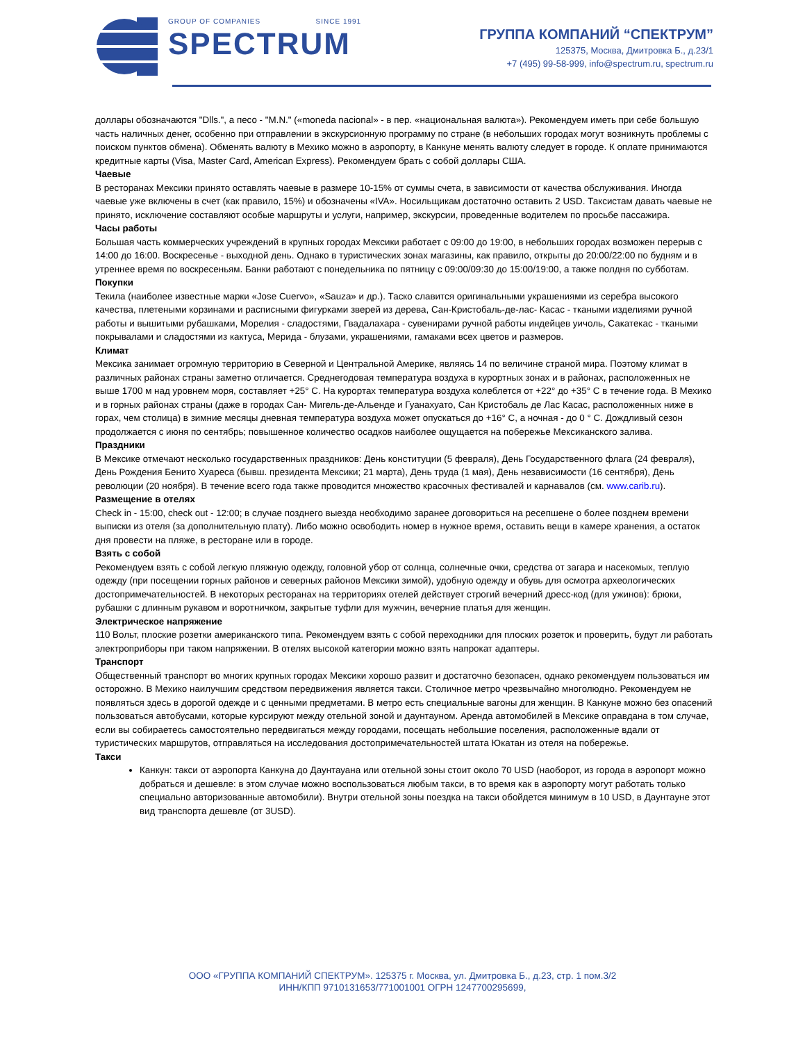GROUP OF COMPANIES SINCE 1991
SPECTRUM
ГРУППА КОМПАНИЙ “СПЕКТРУМ”
125375, Москва, Дмитровка Б., д.23/1
+7 (495) 99-58-999, info@spectrum.ru, spectrum.ru
доллары обозначаются "Dlls.", а песо - "M.N." («moneda nacional» - в пер. «национальная валюта»). Рекомендуем иметь при себе большую часть наличных денег, особенно при отправлении в экскурсионную программу по стране (в небольших городах могут возникнуть проблемы с поиском пунктов обмена). Обменять валюту в Мехико можно в аэропорту, в Канкуне менять валюту следует в городе. К оплате принимаются кредитные карты (Visa, Master Card, American Express). Рекомендуем брать с собой доллары США.
Чаевые
В ресторанах Мексики принято оставлять чаевые в размере 10-15% от суммы счета, в зависимости от качества обслуживания. Иногда чаевые уже включены в счет (как правило, 15%) и обозначены «IVA». Носильщикам достаточно оставить 2 USD. Таксистам давать чаевые не принято, исключение составляют особые маршруты и услуги, например, экскурсии, проведенные водителем по просьбе пассажира.
Часы работы
Большая часть коммерческих учреждений в крупных городах Мексики работает с 09:00 до 19:00, в небольших городах возможен перерыв с 14:00 до 16:00. Воскресенье - выходной день. Однако в туристических зонах магазины, как правило, открыты до 20:00/22:00 по будням и в утреннее время по воскресеньям. Банки работают с понедельника по пятницу с 09:00/09:30 до 15:00/19:00, а также полдня по субботам.
Покупки
Текила (наиболее известные марки «Jose Cuervo», «Sauza» и др.). Таско славится оригинальными украшениями из серебра высокого качества, плетеными корзинами и расписными фигурками зверей из дерева, Сан-Кристобаль-де-лас- Касас - ткаными изделиями ручной работы и вышитыми рубашками, Морелия - сладостями, Гвадалахара - сувенирами ручной работы индейцев уичоль, Сакатекас - ткаными покрывалами и сладостями из кактуса, Мерида - блузами, украшениями, гамаками всех цветов и размеров.
Климат
Мексика занимает огромную территорию в Северной и Центральной Америке, являясь 14 по величине страной мира. Поэтому климат в различных районах страны заметно отличается. Среднегодовая температура воздуха в курортных зонах и в районах, расположенных не выше 1700 м над уровнем моря, составляет +25° С. На курортах температура воздуха колеблется от +22° до +35° С в течение года. В Мехико и в горных районах страны (даже в городах Сан- Мигель-де-Альенде и Гуанахуато, Сан Кристобаль де Лас Касас, расположенных ниже в горах, чем столица) в зимние месяцы дневная температура воздуха может опускаться до +16° С, а ночная - до 0 ° С. Дождливый сезон продолжается с июня по сентябрь; повышенное количество осадков наиболее ощущается на побережье Мексиканского залива.
Праздники
В Мексике отмечают несколько государственных праздников: День конституции (5 февраля), День Государственного флага (24 февраля), День Рождения Бенито Хуареса (бывш. президента Мексики; 21 марта), День труда (1 мая), День независимости (16 сентября), День революции (20 ноября). В течение всего года также проводится множество красочных фестивалей и карнавалов (см. www.carib.ru).
Размещение в отелях
Check in - 15:00, check out - 12:00; в случае позднего выезда необходимо заранее договориться на ресепшене о более позднем времени выписки из отеля (за дополнительную плату). Либо можно освободить номер в нужное время, оставить вещи в камере хранения, а остаток дня провести на пляже, в ресторане или в городе.
Взять с собой
Рекомендуем взять с собой легкую пляжную одежду, головной убор от солнца, солнечные очки, средства от загара и насекомых, теплую одежду (при посещении горных районов и северных районов Мексики зимой), удобную одежду и обувь для осмотра археологических достопримечательностей. В некоторых ресторанах на территориях отелей действует строгий вечерний дресс-код (для ужинов): брюки, рубашки с длинным рукавом и воротничком, закрытые туфли для мужчин, вечерние платья для женщин.
Электрическое напряжение
110 Вольт, плоские розетки американского типа. Рекомендуем взять с собой переходники для плоских розеток и проверить, будут ли работать электроприборы при таком напряжении. В отелях высокой категории можно взять напрокат адаптеры.
Транспорт
Общественный транспорт во многих крупных городах Мексики хорошо развит и достаточно безопасен, однако рекомендуем пользоваться им осторожно. В Мехико наилучшим средством передвижения является такси. Столичное метро чрезвычайно многолюдно. Рекомендуем не появляться здесь в дорогой одежде и с ценными предметами. В метро есть специальные вагоны для женщин. В Канкуне можно без опасений пользоваться автобусами, которые курсируют между отельной зоной и даунтауном. Аренда автомобилей в Мексике оправдана в том случае, если вы собираетесь самостоятельно передвигаться между городами, посещать небольшие поселения, расположенные вдали от туристических маршрутов, отправляться на исследования достопримечательностей штата Юкатан из отеля на побережье.
Такси
Канкун: такси от аэропорта Канкуна до Даунтауана или отельной зоны стоит около 70 USD (наоборот, из города в аэропорт можно добраться и дешевле: в этом случае можно воспользоваться любым такси, в то время как в аэропорту могут работать только специально авторизованные автомобили). Внутри отельной зоны поездка на такси обойдется минимум в 10 USD, в Даунтауне этот вид транспорта дешевле (от 3USD).
ООО «ГРУППА КОМПАНИЙ СПЕКТРУМ». 125375 г. Москва, ул. Дмитровка Б., д.23, стр. 1 пом.3/2
ИНН/КПП 9710131653/771001001 ОГРН 1247700295699,